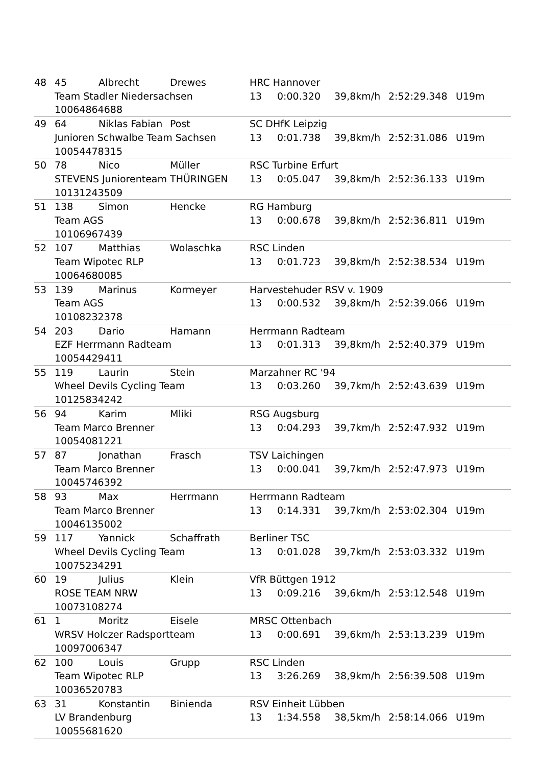| 48 | 45 | Albrecht | Drewes | HRC Hannover | | | | |
| | Team Stadler Niedersachsen | | | 13 | 0:00.320 | 39,8km/h | 2:52:29.348 | U19m |
| | 10064864688 | | | | | | | |
| 49 | 64 | Niklas Fabian | Post | SC DHfK Leipzig | | | | |
| | Junioren Schwalbe Team Sachsen | | | 13 | 0:01.738 | 39,8km/h | 2:52:31.086 | U19m |
| | 10054478315 | | | | | | | |
| 50 | 78 | Nico | Müller | RSC Turbine Erfurt | | | | |
| | STEVENS Juniorenteam THÜRINGEN | | | 13 | 0:05.047 | 39,8km/h | 2:52:36.133 | U19m |
| | 10131243509 | | | | | | | |
| 51 | 138 | Simon | Hencke | RG Hamburg | | | | |
| | Team AGS | | | 13 | 0:00.678 | 39,8km/h | 2:52:36.811 | U19m |
| | 10106967439 | | | | | | | |
| 52 | 107 | Matthias | Wolaschka | RSC Linden | | | | |
| | Team Wipotec RLP | | | 13 | 0:01.723 | 39,8km/h | 2:52:38.534 | U19m |
| | 10064680085 | | | | | | | |
| 53 | 139 | Marinus | Kormeyer | Harvestehuder RSV v. 1909 | | | | |
| | Team AGS | | | 13 | 0:00.532 | 39,8km/h | 2:52:39.066 | U19m |
| | 10108232378 | | | | | | | |
| 54 | 203 | Dario | Hamann | Herrmann Radteam | | | | |
| | EZF Herrmann Radteam | | | 13 | 0:01.313 | 39,8km/h | 2:52:40.379 | U19m |
| | 10054429411 | | | | | | | |
| 55 | 119 | Laurin | Stein | Marzahner RC '94 | | | | |
| | Wheel Devils Cycling Team | | | 13 | 0:03.260 | 39,7km/h | 2:52:43.639 | U19m |
| | 10125834242 | | | | | | | |
| 56 | 94 | Karim | Mliki | RSG Augsburg | | | | |
| | Team Marco Brenner | | | 13 | 0:04.293 | 39,7km/h | 2:52:47.932 | U19m |
| | 10054081221 | | | | | | | |
| 57 | 87 | Jonathan | Frasch | TSV Laichingen | | | | |
| | Team Marco Brenner | | | 13 | 0:00.041 | 39,7km/h | 2:52:47.973 | U19m |
| | 10045746392 | | | | | | | |
| 58 | 93 | Max | Herrmann | Herrmann Radteam | | | | |
| | Team Marco Brenner | | | 13 | 0:14.331 | 39,7km/h | 2:53:02.304 | U19m |
| | 10046135002 | | | | | | | |
| 59 | 117 | Yannick | Schaffrath | Berliner TSC | | | | |
| | Wheel Devils Cycling Team | | | 13 | 0:01.028 | 39,7km/h | 2:53:03.332 | U19m |
| | 10075234291 | | | | | | | |
| 60 | 19 | Julius | Klein | VfR Büttgen 1912 | | | | |
| | ROSE TEAM NRW | | | 13 | 0:09.216 | 39,6km/h | 2:53:12.548 | U19m |
| | 10073108274 | | | | | | | |
| 61 | 1 | Moritz | Eisele | MRSC Ottenbach | | | | |
| | WRSV Holczer Radsportteam | | | 13 | 0:00.691 | 39,6km/h | 2:53:13.239 | U19m |
| | 10097006347 | | | | | | | |
| 62 | 100 | Louis | Grupp | RSC Linden | | | | |
| | Team Wipotec RLP | | | 13 | 3:26.269 | 38,9km/h | 2:56:39.508 | U19m |
| | 10036520783 | | | | | | | |
| 63 | 31 | Konstantin | Binienda | RSV Einheit Lübben | | | | |
| | LV Brandenburg | | | 13 | 1:34.558 | 38,5km/h | 2:58:14.066 | U19m |
| | 10055681620 | | | | | | | |